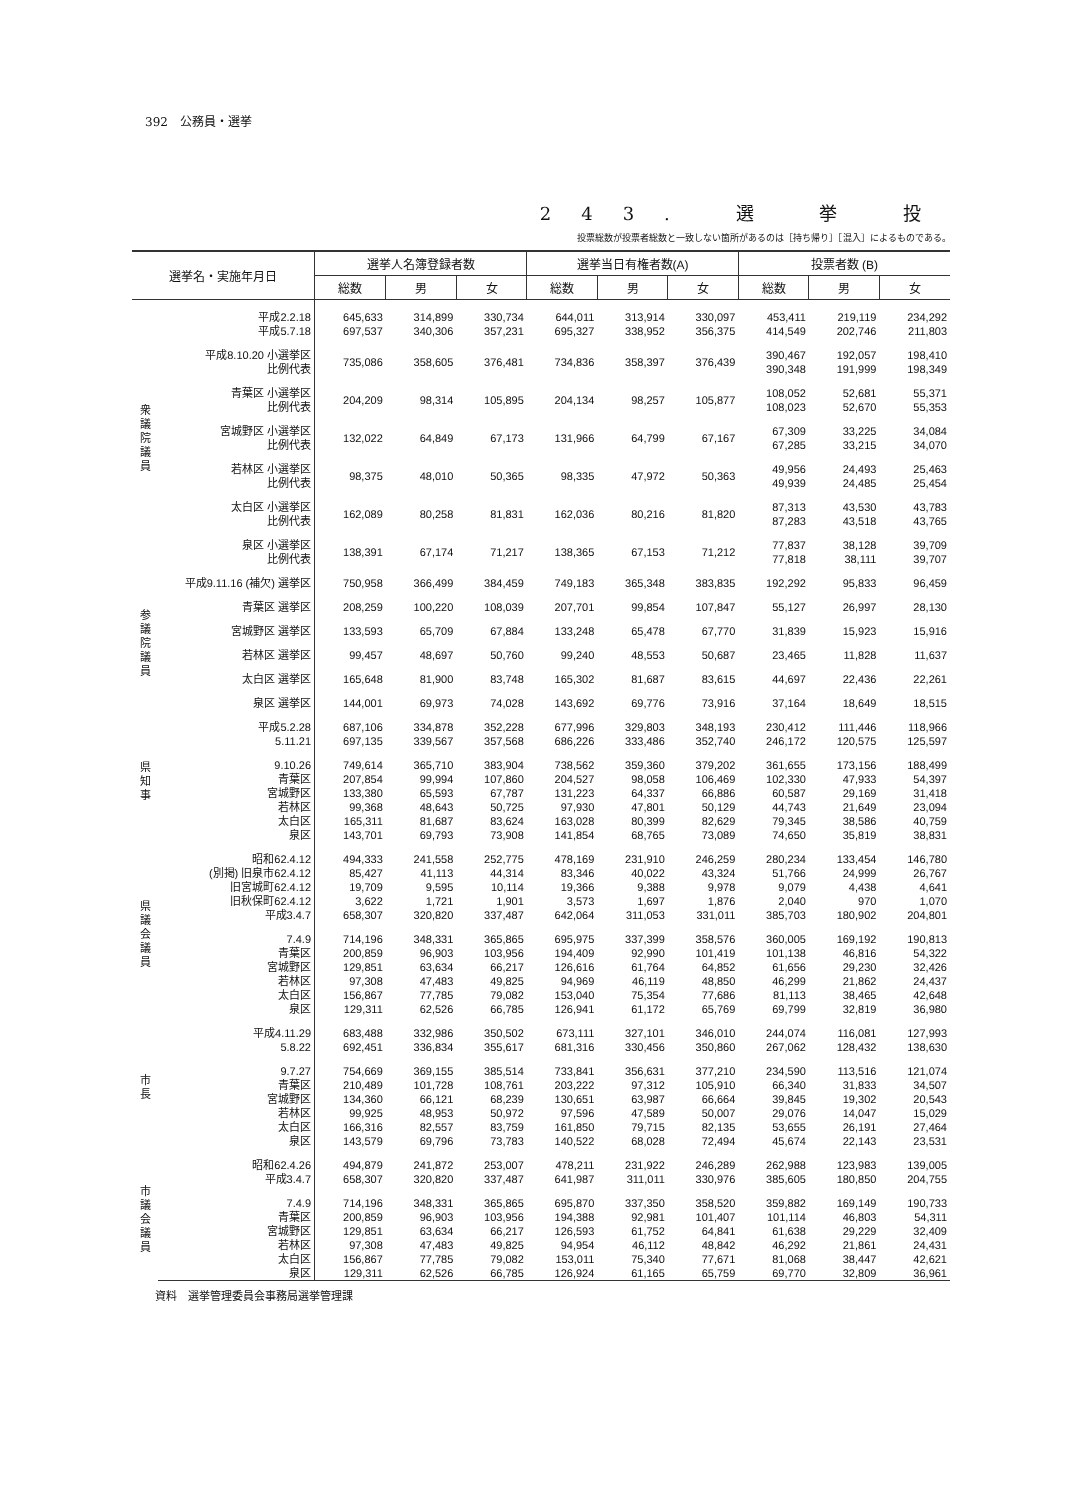392　公務員・選挙
243. 選 挙 投
投票総数が投票者総数と一致しない箇所があるのは［持ち帰り］［混入］によるものである。
| 選挙名・実施年月日 | | 選挙人名簿登録者数 | | | 選挙当日有権者数(A) | | | 投票者数 (B) | | |
| --- | --- | --- | --- | --- | --- | --- | --- | --- | --- | --- |
| | | 総数 | 男 | 女 | 総数 | 男 | 女 | 総数 | 男 | 女 |
| 衆議院議員 | 平成2.2.18 | 645,633 | 314,899 | 330,734 | 644,011 | 313,914 | 330,097 | 453,411 | 219,119 | 234,292 |
| | 平成5.7.18 | 697,537 | 340,306 | 357,231 | 695,327 | 338,952 | 356,375 | 414,549 | 202,746 | 211,803 |
| | 平成8.10.20 小選挙区 | 735,086 | 358,605 | 376,481 | 734,836 | 358,397 | 376,439 | 390,467 | 192,057 | 198,410 |
| | 比例代表 | | | | | | | 390,348 | 191,999 | 198,349 |
| | 青葉区 小選挙区 | 204,209 | 98,314 | 105,895 | 204,134 | 98,257 | 105,877 | 108,052 | 52,681 | 55,371 |
| | 比例代表 | | | | | | | 108,023 | 52,670 | 55,353 |
| | 宮城野区 小選挙区 | 132,022 | 64,849 | 67,173 | 131,966 | 64,799 | 67,167 | 67,309 | 33,225 | 34,084 |
| | 比例代表 | | | | | | | 67,285 | 33,215 | 34,070 |
| | 若林区 小選挙区 | 98,375 | 48,010 | 50,365 | 98,335 | 47,972 | 50,363 | 49,956 | 24,493 | 25,463 |
| | 比例代表 | | | | | | | 49,939 | 24,485 | 25,454 |
| | 太白区 小選挙区 | 162,089 | 80,258 | 81,831 | 162,036 | 80,216 | 81,820 | 87,313 | 43,530 | 43,783 |
| | 比例代表 | | | | | | | 87,283 | 43,518 | 43,765 |
| | 泉区 小選挙区 | 138,391 | 67,174 | 71,217 | 138,365 | 67,153 | 71,212 | 77,837 | 38,128 | 39,709 |
| | 比例代表 | | | | | | | 77,818 | 38,111 | 39,707 |
| 参議院議員 | 平成9.11.16 (補欠) 選挙区 | 750,958 | 366,499 | 384,459 | 749,183 | 365,348 | 383,835 | 192,292 | 95,833 | 96,459 |
| | 青葉区 選挙区 | 208,259 | 100,220 | 108,039 | 207,701 | 99,854 | 107,847 | 55,127 | 26,997 | 28,130 |
| | 宮城野区 選挙区 | 133,593 | 65,709 | 67,884 | 133,248 | 65,478 | 67,770 | 31,839 | 15,923 | 15,916 |
| | 若林区 選挙区 | 99,457 | 48,697 | 50,760 | 99,240 | 48,553 | 50,687 | 23,465 | 11,828 | 11,637 |
| | 太白区 選挙区 | 165,648 | 81,900 | 83,748 | 165,302 | 81,687 | 83,615 | 44,697 | 22,436 | 22,261 |
| | 泉区 選挙区 | 144,001 | 69,973 | 74,028 | 143,692 | 69,776 | 73,916 | 37,164 | 18,649 | 18,515 |
| 県知事 | 平成5.2.28 | 687,106 | 334,878 | 352,228 | 677,996 | 329,803 | 348,193 | 230,412 | 111,446 | 118,966 |
| | 5.11.21 | 697,135 | 339,567 | 357,568 | 686,226 | 333,486 | 352,740 | 246,172 | 120,575 | 125,597 |
| | 9.10.26 | 749,614 | 365,710 | 383,904 | 738,562 | 359,360 | 379,202 | 361,655 | 173,156 | 188,499 |
| | 青葉区 | 207,854 | 99,994 | 107,860 | 204,527 | 98,058 | 106,469 | 102,330 | 47,933 | 54,397 |
| | 宮城野区 | 133,380 | 65,593 | 67,787 | 131,223 | 64,337 | 66,886 | 60,587 | 29,169 | 31,418 |
| | 若林区 | 99,368 | 48,643 | 50,725 | 97,930 | 47,801 | 50,129 | 44,743 | 21,649 | 23,094 |
| | 太白区 | 165,311 | 81,687 | 83,624 | 163,028 | 80,399 | 82,629 | 79,345 | 38,586 | 40,759 |
| | 泉区 | 143,701 | 69,793 | 73,908 | 141,854 | 68,765 | 73,089 | 74,650 | 35,819 | 38,831 |
| 県議会議員 | 昭和62.4.12 | 494,333 | 241,558 | 252,775 | 478,169 | 231,910 | 246,259 | 280,234 | 133,454 | 146,780 |
| | (別掲) 旧泉市62.4.12 | 85,427 | 41,113 | 44,314 | 83,346 | 40,022 | 43,324 | 51,766 | 24,999 | 26,767 |
| | 旧宮城町62.4.12 | 19,709 | 9,595 | 10,114 | 19,366 | 9,388 | 9,978 | 9,079 | 4,438 | 4,641 |
| | 旧秋保町62.4.12 | 3,622 | 1,721 | 1,901 | 3,573 | 1,697 | 1,876 | 2,040 | 970 | 1,070 |
| | 平成3.4.7 | 658,307 | 320,820 | 337,487 | 642,064 | 311,053 | 331,011 | 385,703 | 180,902 | 204,801 |
| | 7.4.9 | 714,196 | 348,331 | 365,865 | 695,975 | 337,399 | 358,576 | 360,005 | 169,192 | 190,813 |
| | 青葉区 | 200,859 | 96,903 | 103,956 | 194,409 | 92,990 | 101,419 | 101,138 | 46,816 | 54,322 |
| | 宮城野区 | 129,851 | 63,634 | 66,217 | 126,616 | 61,764 | 64,852 | 61,656 | 29,230 | 32,426 |
| | 若林区 | 97,308 | 47,483 | 49,825 | 94,969 | 46,119 | 48,850 | 46,299 | 21,862 | 24,437 |
| | 太白区 | 156,867 | 77,785 | 79,082 | 153,040 | 75,354 | 77,686 | 81,113 | 38,465 | 42,648 |
| | 泉区 | 129,311 | 62,526 | 66,785 | 126,941 | 61,172 | 65,769 | 69,799 | 32,819 | 36,980 |
| 市長 | 平成4.11.29 | 683,488 | 332,986 | 350,502 | 673,111 | 327,101 | 346,010 | 244,074 | 116,081 | 127,993 |
| | 5.8.22 | 692,451 | 336,834 | 355,617 | 681,316 | 330,456 | 350,860 | 267,062 | 128,432 | 138,630 |
| | 9.7.27 | 754,669 | 369,155 | 385,514 | 733,841 | 356,631 | 377,210 | 234,590 | 113,516 | 121,074 |
| | 青葉区 | 210,489 | 101,728 | 108,761 | 203,222 | 97,312 | 105,910 | 66,340 | 31,833 | 34,507 |
| | 宮城野区 | 134,360 | 66,121 | 68,239 | 130,651 | 63,987 | 66,664 | 39,845 | 19,302 | 20,543 |
| | 若林区 | 99,925 | 48,953 | 50,972 | 97,596 | 47,589 | 50,007 | 29,076 | 14,047 | 15,029 |
| | 太白区 | 166,316 | 82,557 | 83,759 | 161,850 | 79,715 | 82,135 | 53,655 | 26,191 | 27,464 |
| | 泉区 | 143,579 | 69,796 | 73,783 | 140,522 | 68,028 | 72,494 | 45,674 | 22,143 | 23,531 |
| 市議会議員 | 昭和62.4.26 | 494,879 | 241,872 | 253,007 | 478,211 | 231,922 | 246,289 | 262,988 | 123,983 | 139,005 |
| | 平成3.4.7 | 658,307 | 320,820 | 337,487 | 641,987 | 311,011 | 330,976 | 385,605 | 180,850 | 204,755 |
| | 7.4.9 | 714,196 | 348,331 | 365,865 | 695,870 | 337,350 | 358,520 | 359,882 | 169,149 | 190,733 |
| | 青葉区 | 200,859 | 96,903 | 103,956 | 194,388 | 92,981 | 101,407 | 101,114 | 46,803 | 54,311 |
| | 宮城野区 | 129,851 | 63,634 | 66,217 | 126,593 | 61,752 | 64,841 | 61,638 | 29,229 | 32,409 |
| | 若林区 | 97,308 | 47,483 | 49,825 | 94,954 | 46,112 | 48,842 | 46,292 | 21,861 | 24,431 |
| | 太白区 | 156,867 | 77,785 | 79,082 | 153,011 | 75,340 | 77,671 | 81,068 | 38,447 | 42,621 |
| | 泉区 | 129,311 | 62,526 | 66,785 | 126,924 | 61,165 | 65,759 | 69,770 | 32,809 | 36,961 |
資料　選挙管理委員会事務局選挙管理課